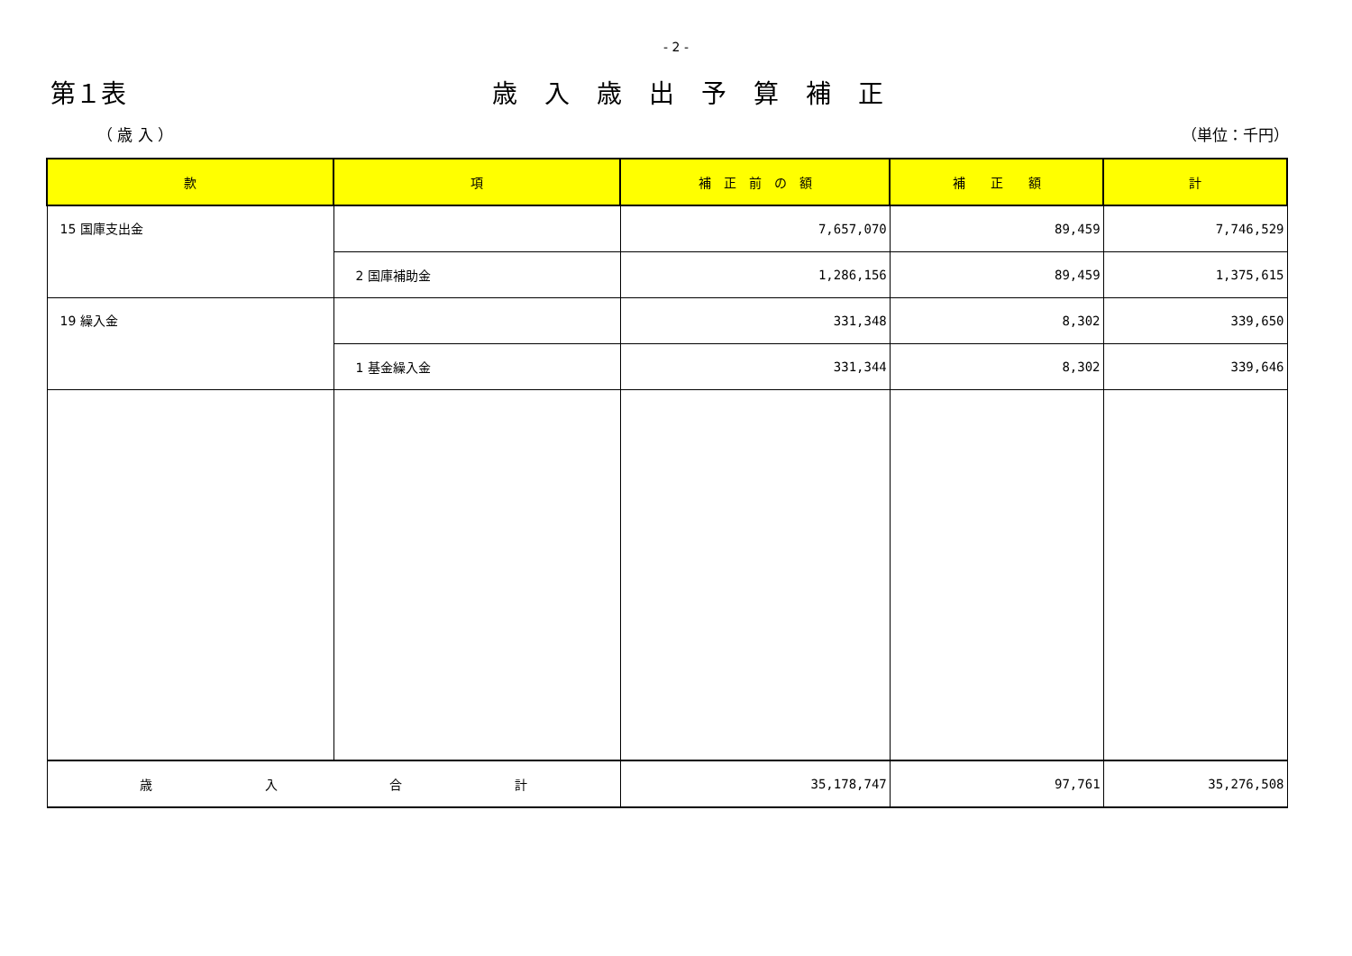- 2 -
第１表 歳入歳出予算補正
（ 歳 入 ） （単位：千円）
| 款 | 項 | 補 正 前 の 額 | 補 正 額 | 計 |
| --- | --- | --- | --- | --- |
| 15 国庫支出金 | | 7,657,070 | 89,459 | 7,746,529 |
| | 2 国庫補助金 | 1,286,156 | 89,459 | 1,375,615 |
| 19 繰入金 | | 331,348 | 8,302 | 339,650 |
| | 1 基金繰入金 | 331,344 | 8,302 | 339,646 |
| 歳 入 合 計 | | 35,178,747 | 97,761 | 35,276,508 |